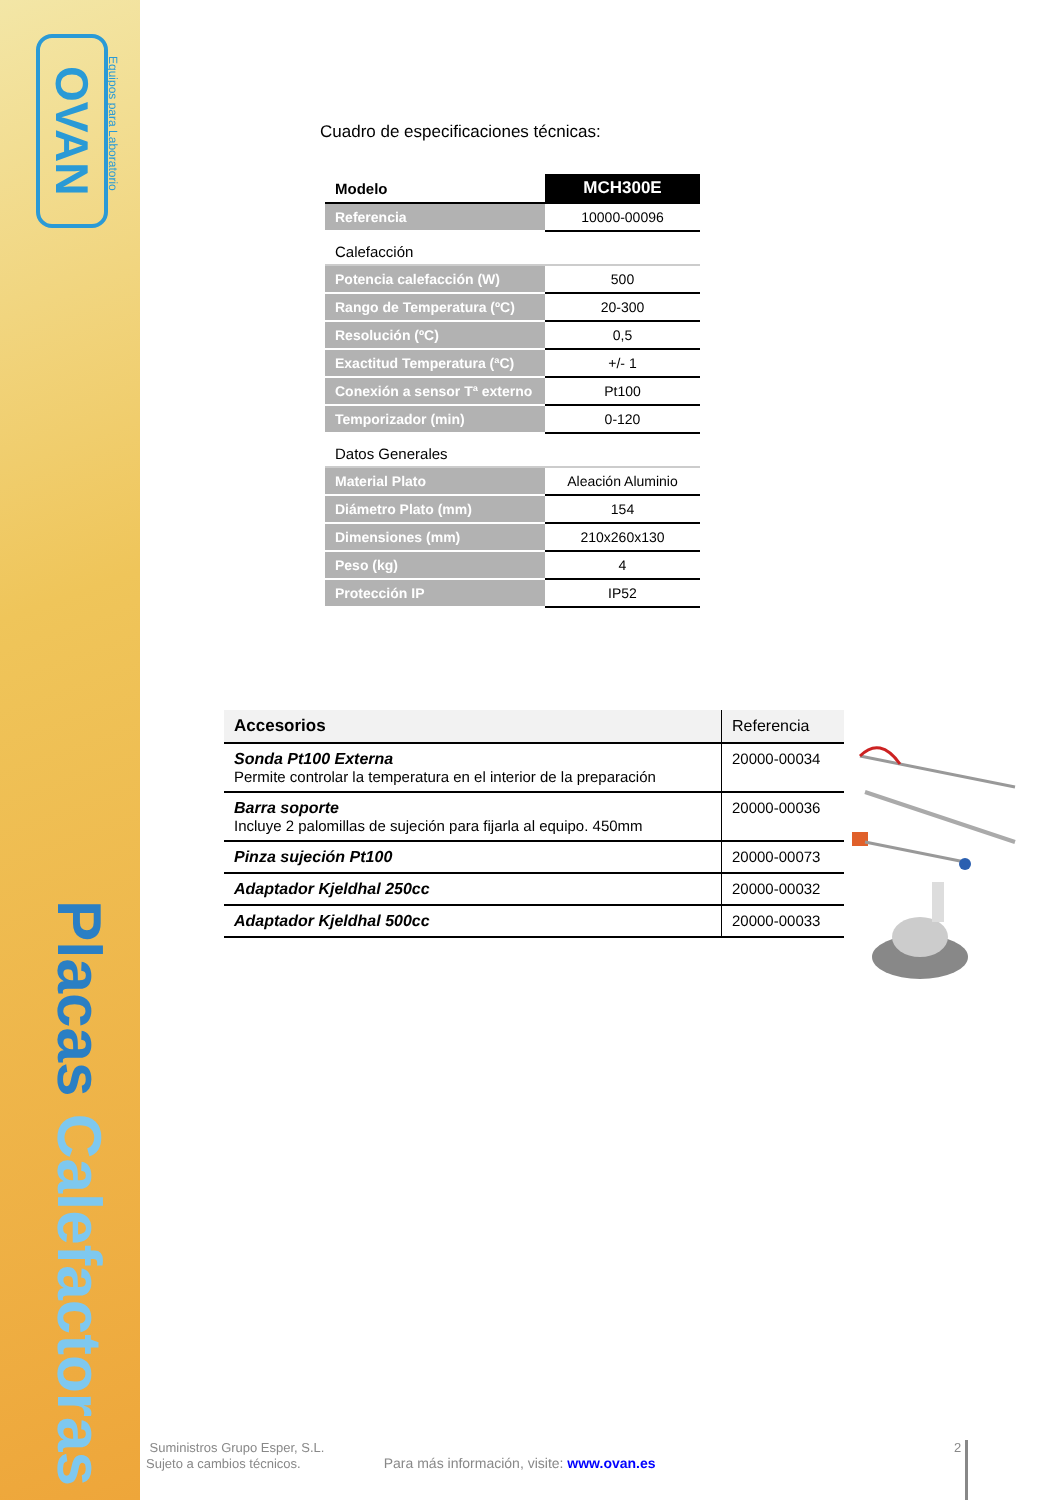OVAN
Equipos para Laboratorio
Placas Calefactoras
Cuadro de especificaciones técnicas:
| Modelo | MCH300E |
| Referencia | 10000-00096 |
| Calefacción | |
| Potencia calefacción (W) | 500 |
| Rango de Temperatura (ºC) | 20-300 |
| Resolución (ºC) | 0,5 |
| Exactitud Temperatura (ªC) | +/- 1 |
| Conexión a sensor Tª externo | Pt100 |
| Temporizador (min) | 0-120 |
| Datos Generales | |
| Material Plato | Aleación Aluminio |
| Diámetro Plato (mm) | 154 |
| Dimensiones (mm) | 210x260x130 |
| Peso (kg) | 4 |
| Protección IP | IP52 |
| Accesorios | Referencia |
| --- | --- |
| Sonda Pt100 Externa Permite controlar la temperatura en el interior de la preparación | 20000-00034 |
| Barra soporte Incluye 2 palomillas de sujeción para fijarla al equipo. 450mm | 20000-00036 |
| Pinza sujeción Pt100 | 20000-00073 |
| Adaptador Kjeldhal 250cc | 20000-00032 |
| Adaptador Kjeldhal 500cc | 20000-00033 |
Suministros Grupo Esper, S.L.
Sujeto a cambios técnicos. Para más información, visite: www.ovan.es
2